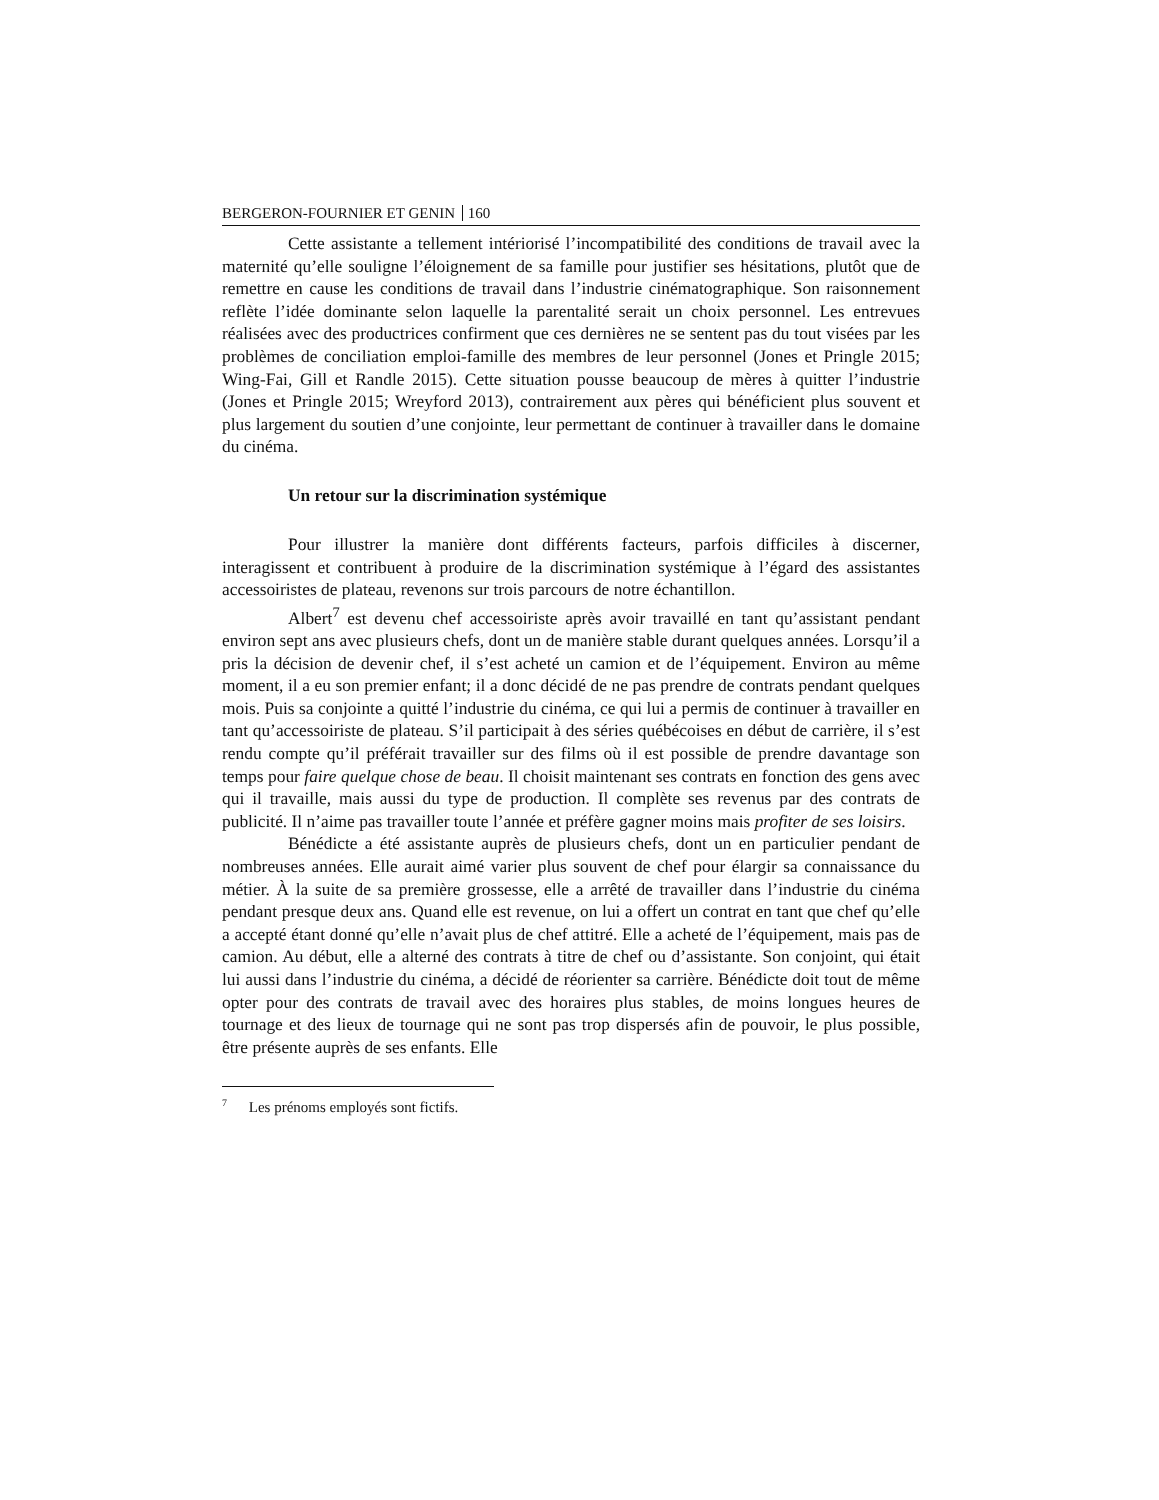BERGERON-FOURNIER ET GENIN 160
Cette assistante a tellement intériorisé l’incompatibilité des conditions de travail avec la maternité qu’elle souligne l’éloignement de sa famille pour justifier ses hésitations, plutôt que de remettre en cause les conditions de travail dans l’industrie cinématographique. Son raisonnement reflète l’idée dominante selon laquelle la parentalité serait un choix personnel. Les entrevues réalisées avec des productrices confirment que ces dernières ne se sentent pas du tout visées par les problèmes de conciliation emploi-famille des membres de leur personnel (Jones et Pringle 2015; Wing-Fai, Gill et Randle 2015). Cette situation pousse beaucoup de mères à quitter l’industrie (Jones et Pringle 2015; Wreyford 2013), contrairement aux pères qui bénéficient plus souvent et plus largement du soutien d’une conjointe, leur permettant de continuer à travailler dans le domaine du cinéma.
Un retour sur la discrimination systémique
Pour illustrer la manière dont différents facteurs, parfois difficiles à discerner, interagissent et contribuent à produire de la discrimination systémique à l’égard des assistantes accessoiristes de plateau, revenons sur trois parcours de notre échantillon.
Albert<sup>7</sup> est devenu chef accessoiriste après avoir travaillé en tant qu’assistant pendant environ sept ans avec plusieurs chefs, dont un de manière stable durant quelques années. Lorsqu’il a pris la décision de devenir chef, il s’est acheté un camion et de l’équipement. Environ au même moment, il a eu son premier enfant; il a donc décidé de ne pas prendre de contrats pendant quelques mois. Puis sa conjointe a quitté l’industrie du cinéma, ce qui lui a permis de continuer à travailler en tant qu’accessoiriste de plateau. S’il participait à des séries québécoises en début de carrière, il s’est rendu compte qu’il préférait travailler sur des films où il est possible de prendre davantage son temps pour faire quelque chose de beau. Il choisit maintenant ses contrats en fonction des gens avec qui il travaille, mais aussi du type de production. Il complète ses revenus par des contrats de publicité. Il n’aime pas travailler toute l’année et préfère gagner moins mais profiter de ses loisirs.
Bénédicte a été assistante auprès de plusieurs chefs, dont un en particulier pendant de nombreuses années. Elle aurait aimé varier plus souvent de chef pour élargir sa connaissance du métier. À la suite de sa première grossesse, elle a arrêté de travailler dans l’industrie du cinéma pendant presque deux ans. Quand elle est revenue, on lui a offert un contrat en tant que chef qu’elle a accepté étant donné qu’elle n’avait plus de chef attitré. Elle a acheté de l’équipement, mais pas de camion. Au début, elle a alterné des contrats à titre de chef ou d’assistante. Son conjoint, qui était lui aussi dans l’industrie du cinéma, a décidé de réorienter sa carrière. Bénédicte doit tout de même opter pour des contrats de travail avec des horaires plus stables, de moins longues heures de tournage et des lieux de tournage qui ne sont pas trop dispersés afin de pouvoir, le plus possible, être présente auprès de ses enfants. Elle
<sup>7</sup> Les prénoms employés sont fictifs.